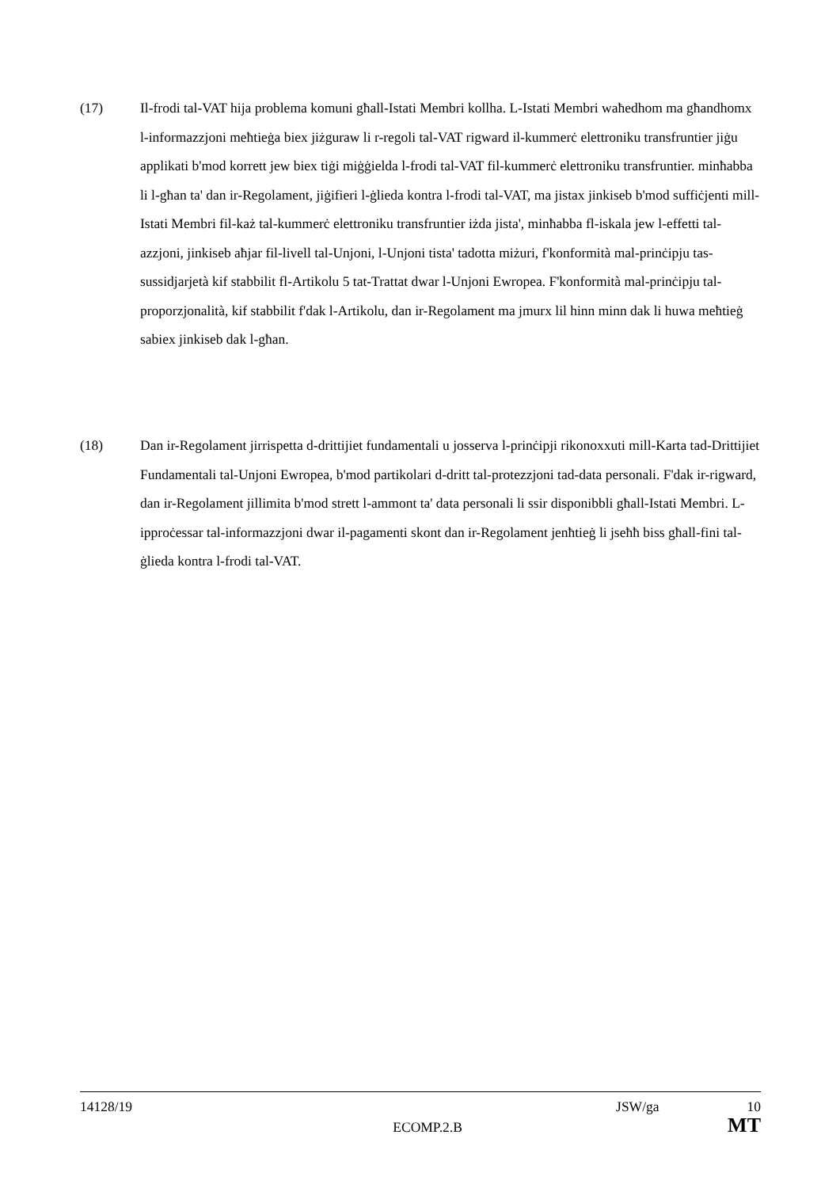(17) Il-frodi tal-VAT hija problema komuni għall-Istati Membri kollha. L-Istati Membri waħedhom ma għandhomx l-informazzjoni meħtieġa biex jiżguraw li r-regoli tal-VAT rigward il-kummerċ elettroniku transfruntier jiġu applikati b'mod korrett jew biex tiġi miġġielda l-frodi tal-VAT fil-kummerċ elettroniku transfruntier. minħabba li l-għan ta' dan ir-Regolament, jiġifieri l-ġlieda kontra l-frodi tal-VAT, ma jistax jinkiseb b'mod suffiċjenti mill-Istati Membri fil-każ tal-kummerċ elettroniku transfruntier iżda jista', minħabba fl-iskala jew l-effetti tal-azzjoni, jinkiseb aħjar fil-livell tal-Unjoni, l-Unjoni tista' tadotta miżuri, f'konformità mal-prinċipju tas-sussidjarjetà kif stabbilit fl-Artikolu 5 tat-Trattat dwar l-Unjoni Ewropea. F'konformità mal-prinċipju tal-proporzjonalità, kif stabbilit f'dak l-Artikolu, dan ir-Regolament ma jmurx lil hinn minn dak li huwa meħtieġ sabiex jinkiseb dak l-għan.
(18) Dan ir-Regolament jirrispetta d-drittijiet fundamentali u josserva l-prinċipji rikonoxxuti mill-Karta tad-Drittijiet Fundamentali tal-Unjoni Ewropea, b'mod partikolari d-dritt tal-protezzjoni tad-data personali. F'dak ir-rigward, dan ir-Regolament jillimita b'mod strett l-ammont ta' data personali li ssir disponibbli għall-Istati Membri. L-ipproċessar tal-informazzjoni dwar il-pagamenti skont dan ir-Regolament jenħtieġ li jseħħ biss għall-fini tal-ġlieda kontra l-frodi tal-VAT.
14128/19 JSW/ga 10
ECOMP.2.B MT